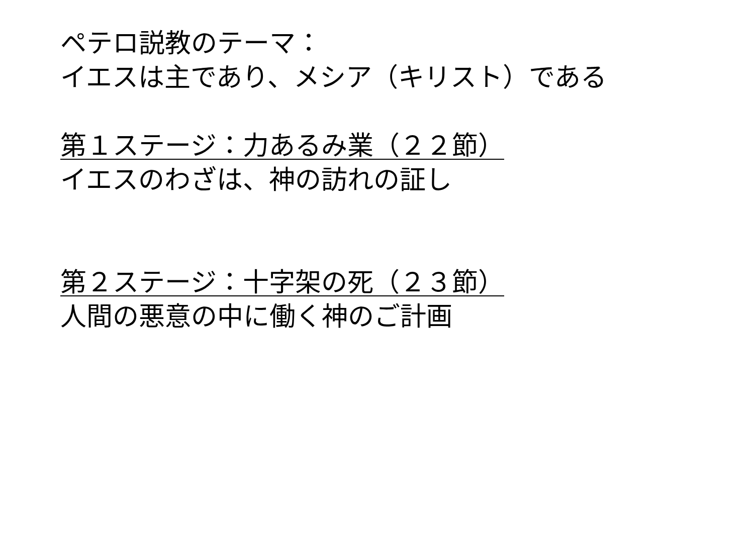ペテロ説教のテーマ：
イエスは主であり、メシア（キリスト）である
第１ステージ：力あるみ業（２２節）
イエスのわざは、神の訪れの証し
第２ステージ：十字架の死（２３節）
人間の悪意の中に働く神のご計画